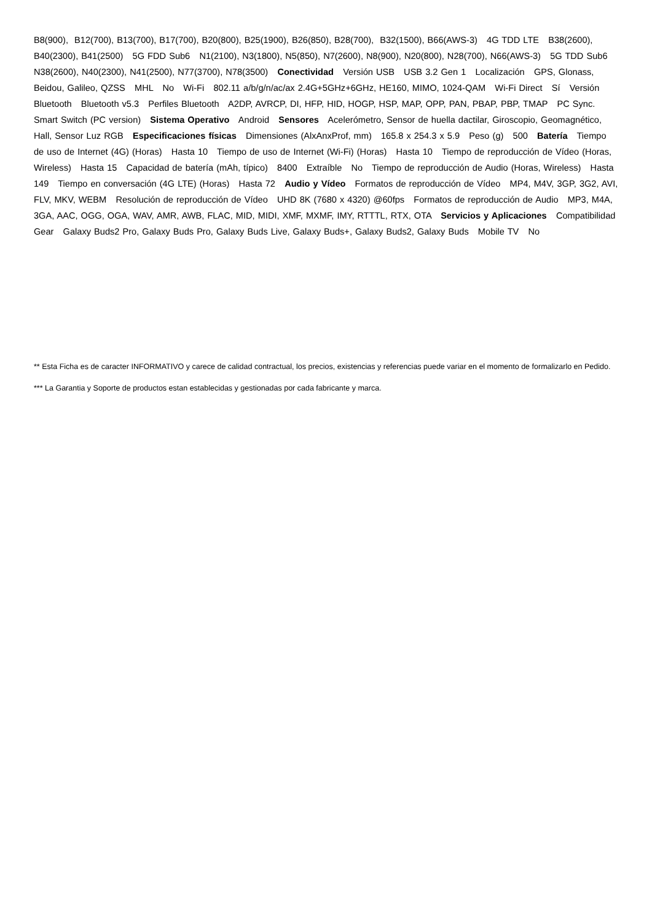B8(900), B12(700), B13(700), B17(700), B20(800), B25(1900), B26(850), B28(700), B32(1500), B66(AWS-3) 4G TDD LTE B38(2600), B40(2300), B41(2500) 5G FDD Sub6 N1(2100), N3(1800), N5(850), N7(2600), N8(900), N20(800), N28(700), N66(AWS-3) 5G TDD Sub6 N38(2600), N40(2300), N41(2500), N77(3700), N78(3500) Conectividad Versión USB USB 3.2 Gen 1 Localización GPS, Glonass, Beidou, Galileo, QZSS MHL No Wi-Fi 802.11 a/b/g/n/ac/ax 2.4G+5GHz+6GHz, HE160, MIMO, 1024-QAM Wi-Fi Direct Sí Versión Bluetooth Bluetooth v5.3 Perfiles Bluetooth A2DP, AVRCP, DI, HFP, HID, HOGP, HSP, MAP, OPP, PAN, PBAP, PBP, TMAP PC Sync. Smart Switch (PC version) Sistema Operativo Android Sensores Acelerómetro, Sensor de huella dactilar, Giroscopio, Geomagnético, Hall, Sensor Luz RGB Especificaciones físicas Dimensiones (AlxAnxProf, mm) 165.8 x 254.3 x 5.9 Peso (g) 500 Batería Tiempo de uso de Internet (4G) (Horas) Hasta 10 Tiempo de uso de Internet (Wi-Fi) (Horas) Hasta 10 Tiempo de reproducción de Vídeo (Horas, Wireless) Hasta 15 Capacidad de batería (mAh, típico) 8400 Extraíble No Tiempo de reproducción de Audio (Horas, Wireless) Hasta 149 Tiempo en conversación (4G LTE) (Horas) Hasta 72 Audio y Vídeo Formatos de reproducción de Vídeo MP4, M4V, 3GP, 3G2, AVI, FLV, MKV, WEBM Resolución de reproducción de Vídeo UHD 8K (7680 x 4320) @60fps Formatos de reproducción de Audio MP3, M4A, 3GA, AAC, OGG, OGA, WAV, AMR, AWB, FLAC, MID, MIDI, XMF, MXMF, IMY, RTTTL, RTX, OTA Servicios y Aplicaciones Compatibilidad Gear Galaxy Buds2 Pro, Galaxy Buds Pro, Galaxy Buds Live, Galaxy Buds+, Galaxy Buds2, Galaxy Buds Mobile TV No
** Esta Ficha es de caracter INFORMATIVO y carece de calidad contractual, los precios, existencias y referencias puede variar en el momento de formalizarlo en Pedido.
*** La Garantia y Soporte de productos estan establecidas y gestionadas por cada fabricante y marca.